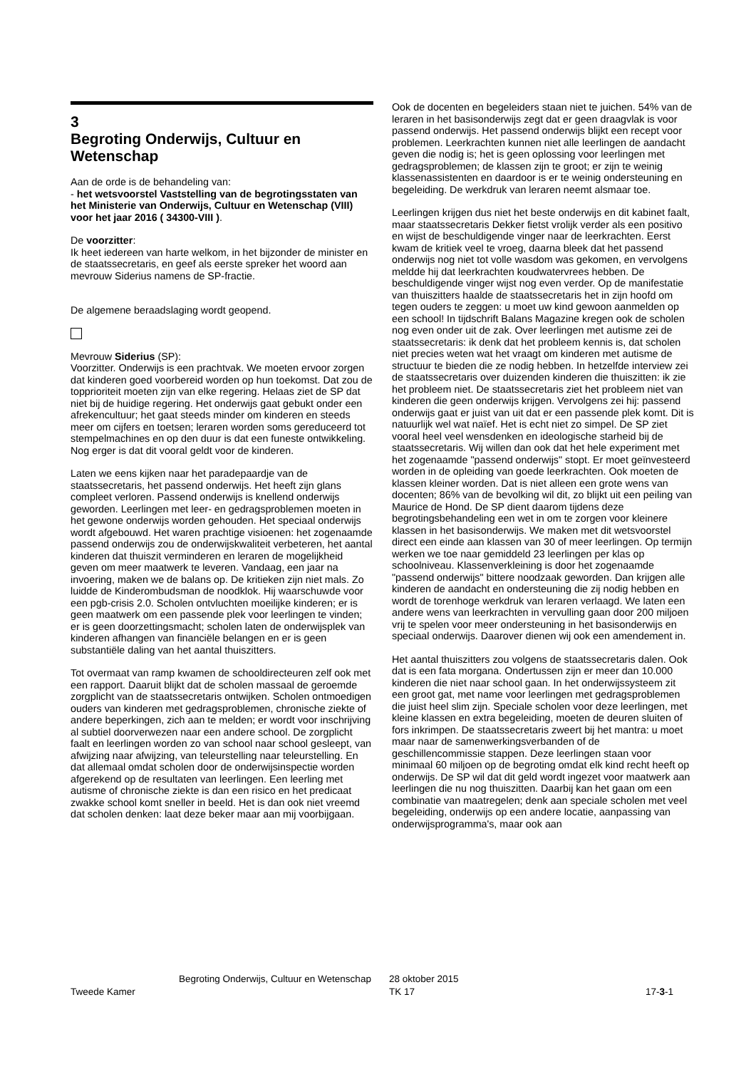3
Begroting Onderwijs, Cultuur en Wetenschap
Aan de orde is de behandeling van:
- het wetsvoorstel Vaststelling van de begrotingsstaten van het Ministerie van Onderwijs, Cultuur en Wetenschap (VIII) voor het jaar 2016 ( 34300-VIII ).
De voorzitter:
Ik heet iedereen van harte welkom, in het bijzonder de minister en de staatssecretaris, en geef als eerste spreker het woord aan mevrouw Siderius namens de SP-fractie.
De algemene beraadslaging wordt geopend.
Mevrouw Siderius (SP):
Voorzitter. Onderwijs is een prachtvak. We moeten ervoor zorgen dat kinderen goed voorbereid worden op hun toekomst. Dat zou de topprioriteit moeten zijn van elke regering. Helaas ziet de SP dat niet bij de huidige regering. Het onderwijs gaat gebukt onder een afrekencultuur; het gaat steeds minder om kinderen en steeds meer om cijfers en toetsen; leraren worden soms gereduceerd tot stempelmachines en op den duur is dat een funeste ontwikkeling. Nog erger is dat dit vooral geldt voor de kinderen.
Laten we eens kijken naar het paradepaardje van de staatssecretaris, het passend onderwijs. Het heeft zijn glans compleet verloren. Passend onderwijs is knellend onderwijs geworden. Leerlingen met leer- en gedragsproblemen moeten in het gewone onderwijs worden gehouden. Het speciaal onderwijs wordt afgebouwd. Het waren prachtige visioenen: het zogenaamde passend onderwijs zou de onderwijskwaliteit verbeteren, het aantal kinderen dat thuiszit verminderen en leraren de mogelijkheid geven om meer maatwerk te leveren. Vandaag, een jaar na invoering, maken we de balans op. De kritieken zijn niet mals. Zo luidde de Kinderombudsman de noodklok. Hij waarschuwde voor een pgb-crisis 2.0. Scholen ontvluchten moeilijke kinderen; er is geen maatwerk om een passende plek voor leerlingen te vinden; er is geen doorzettingsmacht; scholen laten de onderwijsplek van kinderen afhangen van financiële belangen en er is geen substantiële daling van het aantal thuiszitters.
Tot overmaat van ramp kwamen de schooldirecteuren zelf ook met een rapport. Daaruit blijkt dat de scholen massaal de geroemde zorgplicht van de staatssecretaris ontwijken. Scholen ontmoedigen ouders van kinderen met gedragsproblemen, chronische ziekte of andere beperkingen, zich aan te melden; er wordt voor inschrijving al subtiel doorverwezen naar een andere school. De zorgplicht faalt en leerlingen worden zo van school naar school gesleept, van afwijzing naar afwijzing, van teleurstelling naar teleurstelling. En dat allemaal omdat scholen door de onderwijsinspectie worden afgerekend op de resultaten van leerlingen. Een leerling met autisme of chronische ziekte is dan een risico en het predicaat zwakke school komt sneller in beeld. Het is dan ook niet vreemd dat scholen denken: laat deze beker maar aan mij voorbijgaan.
Ook de docenten en begeleiders staan niet te juichen. 54% van de leraren in het basisonderwijs zegt dat er geen draagvlak is voor passend onderwijs. Het passend onderwijs blijkt een recept voor problemen. Leerkrachten kunnen niet alle leerlingen de aandacht geven die nodig is; het is geen oplossing voor leerlingen met gedragsproblemen; de klassen zijn te groot; er zijn te weinig klassenassistenten en daardoor is er te weinig ondersteuning en begeleiding. De werkdruk van leraren neemt alsmaar toe.
Leerlingen krijgen dus niet het beste onderwijs en dit kabinet faalt, maar staatssecretaris Dekker fietst vrolijk verder als een positivo en wijst de beschuldigende vinger naar de leerkrachten. Eerst kwam de kritiek veel te vroeg, daarna bleek dat het passend onderwijs nog niet tot volle wasdom was gekomen, en vervolgens meldde hij dat leerkrachten koudwatervrees hebben. De beschuldigende vinger wijst nog even verder. Op de manifestatie van thuiszitters haalde de staatssecretaris het in zijn hoofd om tegen ouders te zeggen: u moet uw kind gewoon aanmelden op een school! In tijdschrift Balans Magazine kregen ook de scholen nog even onder uit de zak. Over leerlingen met autisme zei de staatssecretaris: ik denk dat het probleem kennis is, dat scholen niet precies weten wat het vraagt om kinderen met autisme de structuur te bieden die ze nodig hebben. In hetzelfde interview zei de staatssecretaris over duizenden kinderen die thuiszitten: ik zie het probleem niet. De staatssecretaris ziet het probleem niet van kinderen die geen onderwijs krijgen. Vervolgens zei hij: passend onderwijs gaat er juist van uit dat er een passende plek komt. Dit is natuurlijk wel wat naïef. Het is echt niet zo simpel. De SP ziet vooral heel veel wensdenken en ideologische starheid bij de staatssecretaris. Wij willen dan ook dat het hele experiment met het zogenaamde "passend onderwijs" stopt. Er moet geïnvesteerd worden in de opleiding van goede leerkrachten. Ook moeten de klassen kleiner worden. Dat is niet alleen een grote wens van docenten; 86% van de bevolking wil dit, zo blijkt uit een peiling van Maurice de Hond. De SP dient daarom tijdens deze begrotingsbehandeling een wet in om te zorgen voor kleinere klassen in het basisonderwijs. We maken met dit wetsvoorstel direct een einde aan klassen van 30 of meer leerlingen. Op termijn werken we toe naar gemiddeld 23 leerlingen per klas op schoolniveau. Klassenverkleining is door het zogenaamde "passend onderwijs" bittere noodzaak geworden. Dan krijgen alle kinderen de aandacht en ondersteuning die zij nodig hebben en wordt de torenhoge werkdruk van leraren verlaagd. We laten een andere wens van leerkrachten in vervulling gaan door 200 miljoen vrij te spelen voor meer ondersteuning in het basisonderwijs en speciaal onderwijs. Daarover dienen wij ook een amendement in.
Het aantal thuiszitters zou volgens de staatssecretaris dalen. Ook dat is een fata morgana. Ondertussen zijn er meer dan 10.000 kinderen die niet naar school gaan. In het onderwijssysteem zit een groot gat, met name voor leerlingen met gedragsproblemen die juist heel slim zijn. Speciale scholen voor deze leerlingen, met kleine klassen en extra begeleiding, moeten de deuren sluiten of fors inkrimpen. De staatssecretaris zweert bij het mantra: u moet maar naar de samenwerkingsverbanden of de geschillencommissie stappen. Deze leerlingen staan voor minimaal 60 miljoen op de begroting omdat elk kind recht heeft op onderwijs. De SP wil dat dit geld wordt ingezet voor maatwerk aan leerlingen die nu nog thuiszitten. Daarbij kan het gaan om een combinatie van maatregelen; denk aan speciale scholen met veel begeleiding, onderwijs op een andere locatie, aanpassing van onderwijsprogramma's, maar ook aan
Tweede Kamer
Begroting Onderwijs, Cultuur en Wetenschap
28 oktober 2015
TK 17
17-3-1